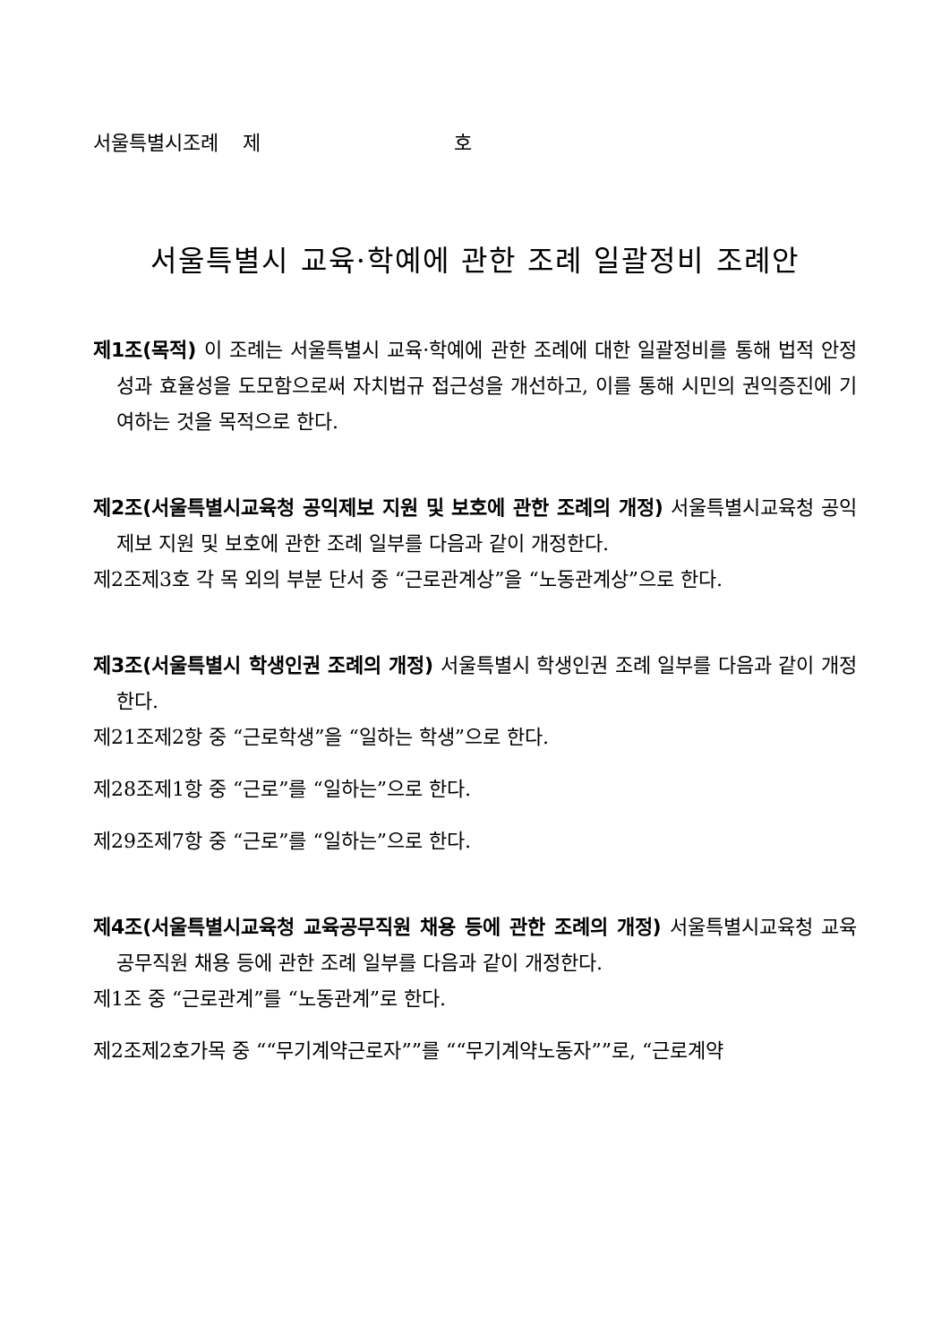서울특별시조례 제 호
서울특별시 교육·학예에 관한 조례 일괄정비 조례안
제1조(목적) 이 조례는 서울특별시 교육·학예에 관한 조례에 대한 일괄정비를 통해 법적 안정성과 효율성을 도모함으로써 자치법규 접근성을 개선하고, 이를 통해 시민의 권익증진에 기여하는 것을 목적으로 한다.
제2조(서울특별시교육청 공익제보 지원 및 보호에 관한 조례의 개정) 서울특별시교육청 공익제보 지원 및 보호에 관한 조례 일부를 다음과 같이 개정한다.
제2조제3호 각 목 외의 부분 단서 중 “근로관계상”을 “노동관계상”으로 한다.
제3조(서울특별시 학생인권 조례의 개정) 서울특별시 학생인권 조례 일부를 다음과 같이 개정한다.
제21조제2항 중 “근로학생”을 “일하는 학생”으로 한다.
제28조제1항 중 “근로”를 “일하는”으로 한다.
제29조제7항 중 “근로”를 “일하는”으로 한다.
제4조(서울특별시교육청 교육공무직원 채용 등에 관한 조례의 개정) 서울특별시교육청 교육공무직원 채용 등에 관한 조례 일부를 다음과 같이 개정한다.
제1조 중 “근로관계”를 “노동관계”로 한다.
제2조제2호가목 중 ““무기계약근로자””를 ““무기계약노동자””로, “근로계약